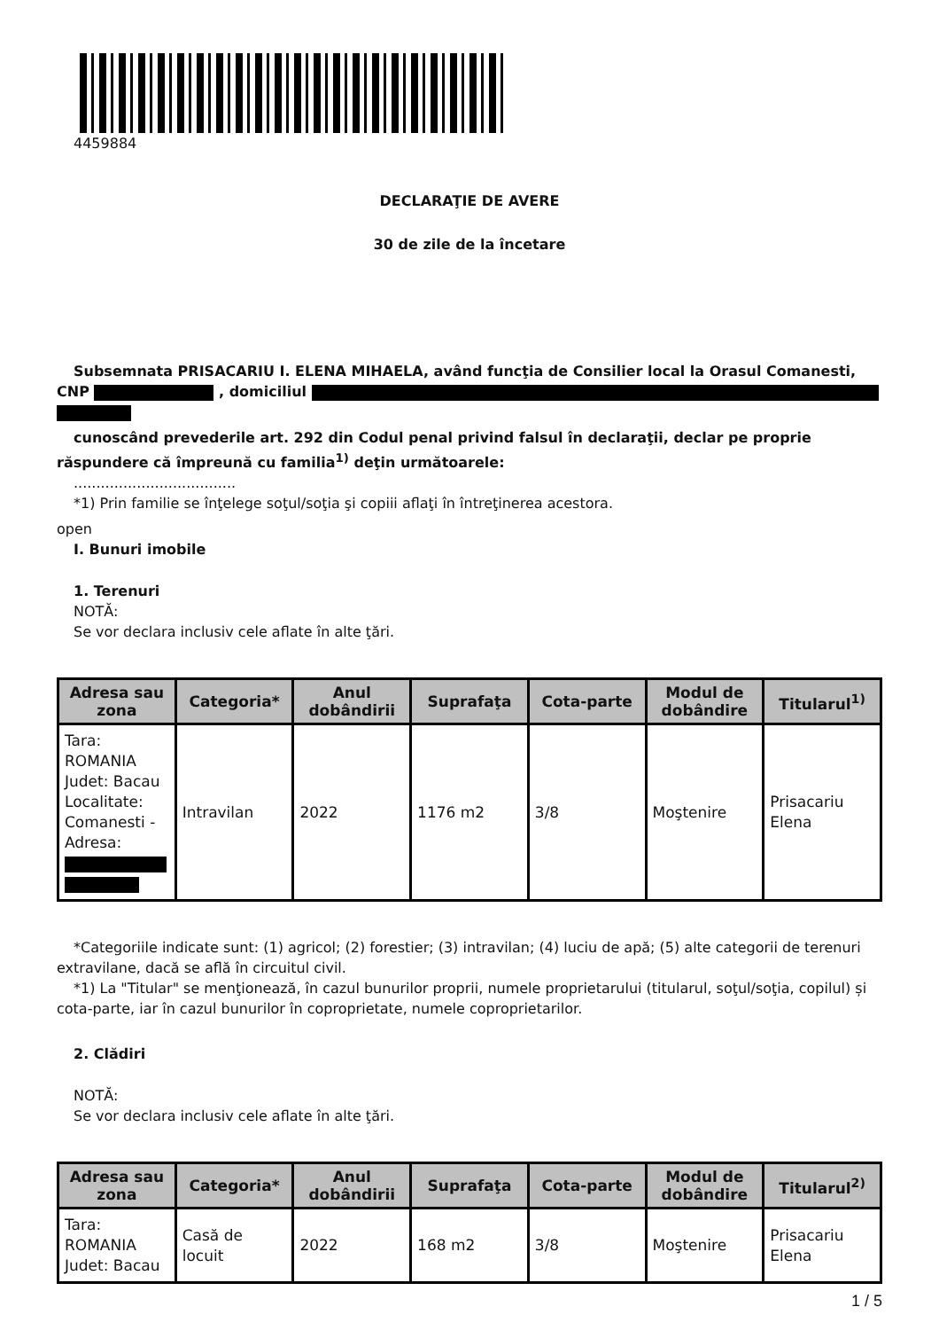4459884
DECLARAŢIE DE AVERE
30 de zile de la încetare
Subsemnata PRISACARIU I. ELENA MIHAELA, având funcţia de Consilier local la Orasul Comanesti, CNP , domiciliul
cunoscând prevederile art. 292 din Codul penal privind falsul în declaraţii, declar pe proprie răspundere că împreună cu familia<sup>1)</sup> deţin următoarele:
....................................
*1) Prin familie se înţelege soţul/soţia şi copiii aflaţi în întreţinerea acestora.
open
I. Bunuri imobile
1. Terenuri
NOTĂ:
Se vor declara inclusiv cele aflate în alte ţări.
| Adresa sau zona | Categoria* | Anul dobândirii | Suprafaţa | Cota-parte | Modul de dobândire | Titularul<sup>1)</sup> |
| --- | --- | --- | --- | --- | --- | --- |
| Tara: ROMANIA Judet: Bacau Localitate: Comanesti - Adresa: | Intravilan | 2022 | 1176 m2 | 3/8 | Moştenire | Prisacariu Elena |
*Categoriile indicate sunt: (1) agricol; (2) forestier; (3) intravilan; (4) luciu de apă; (5) alte categorii de terenuri extravilane, dacă se află în circuitul civil.
*1) La "Titular" se menţionează, în cazul bunurilor proprii, numele proprietarului (titularul, soţul/soţia, copilul) și cota-parte, iar în cazul bunurilor în coproprietate, numele coproprietarilor.
2. Clădiri
NOTĂ:
Se vor declara inclusiv cele aflate în alte ţări.
| Adresa sau zona | Categoria* | Anul dobândirii | Suprafaţa | Cota-parte | Modul de dobândire | Titularul<sup>2)</sup> |
| --- | --- | --- | --- | --- | --- | --- |
| Tara: ROMANIA Judet: Bacau | Casă de locuit | 2022 | 168 m2 | 3/8 | Moştenire | Prisacariu Elena |
1 / 5